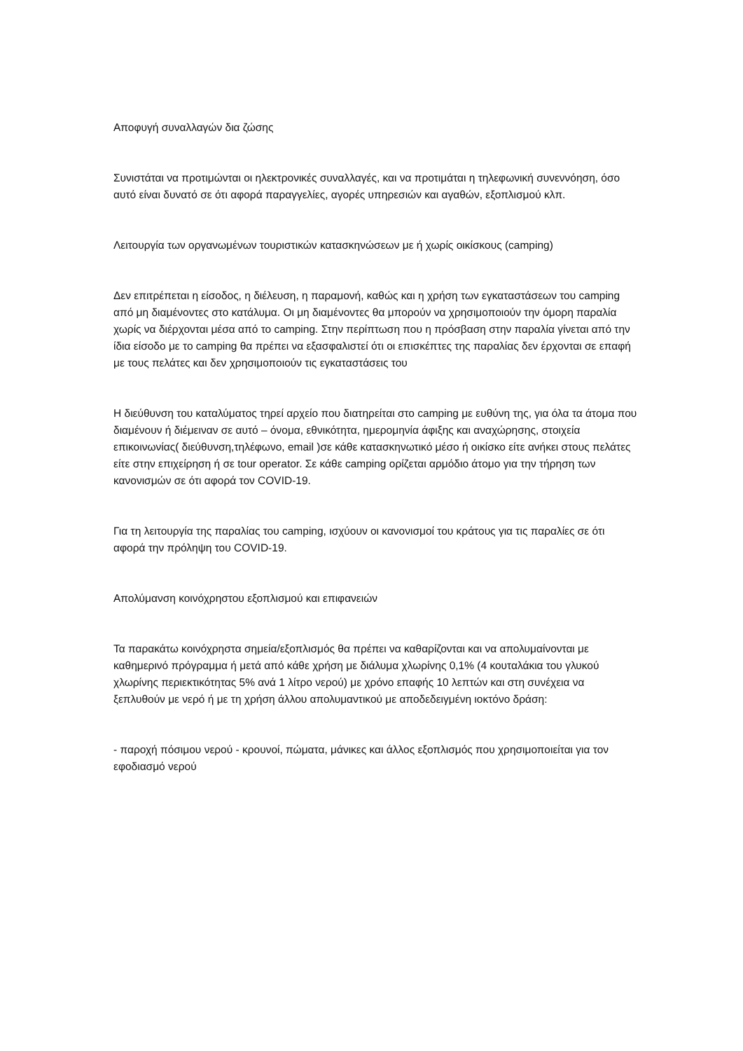Αποφυγή συναλλαγών δια ζώσης
Συνιστάται να προτιμώνται οι ηλεκτρονικές συναλλαγές, και να προτιμάται η τηλεφωνική συνεννόηση, όσο αυτό είναι δυνατό σε ότι αφορά παραγγελίες, αγορές υπηρεσιών και αγαθών, εξοπλισμού κλπ.
Λειτουργία των οργανωμένων τουριστικών κατασκηνώσεων με ή χωρίς οικίσκους (camping)
Δεν επιτρέπεται η είσοδος, η διέλευση, η παραμονή, καθώς και η χρήση των εγκαταστάσεων του camping από μη διαμένοντες στο κατάλυμα. Οι μη διαμένοντες θα μπορούν να χρησιμοποιούν την όμορη παραλία χωρίς να διέρχονται μέσα από το camping. Στην περίπτωση που η πρόσβαση στην παραλία γίνεται από την ίδια είσοδο με το camping θα πρέπει να εξασφαλιστεί ότι οι επισκέπτες της παραλίας δεν έρχονται σε επαφή με τους πελάτες και δεν χρησιμοποιούν τις εγκαταστάσεις του
Η διεύθυνση του καταλύματος τηρεί αρχείο που διατηρείται στο camping με ευθύνη της, για όλα τα άτομα που διαμένουν ή διέμειναν σε αυτό – όνομα, εθνικότητα, ημερομηνία άφιξης και αναχώρησης, στοιχεία επικοινωνίας( διεύθυνση,τηλέφωνο, email )σε κάθε κατασκηνωτικό μέσο ή οικίσκο είτε ανήκει στους πελάτες είτε στην επιχείρηση ή σε tour operator. Σε κάθε camping ορίζεται αρμόδιο άτομο για την τήρηση των κανονισμών σε ότι αφορά τον COVID-19.
Για τη λειτουργία της παραλίας του camping, ισχύουν οι κανονισμοί του κράτους για τις παραλίες σε ότι αφορά την πρόληψη του COVID-19.
Απολύμανση κοινόχρηστου εξοπλισμού και επιφανειών
Τα παρακάτω κοινόχρηστα σημεία/εξοπλισμός θα πρέπει να καθαρίζονται και να απολυμαίνονται με καθημερινό πρόγραμμα ή μετά από κάθε χρήση με διάλυμα χλωρίνης 0,1% (4 κουταλάκια του γλυκού χλωρίνης περιεκτικότητας 5% ανά 1 λίτρο νερού) με χρόνο επαφής 10 λεπτών και στη συνέχεια να ξεπλυθούν με νερό ή με τη χρήση άλλου απολυμαντικού με αποδεδειγμένη ιοκτόνο δράση:
- παροχή πόσιμου νερού - κρουνοί, πώματα, μάνικες και άλλος εξοπλισμός που χρησιμοποιείται για τον εφοδιασμό νερού